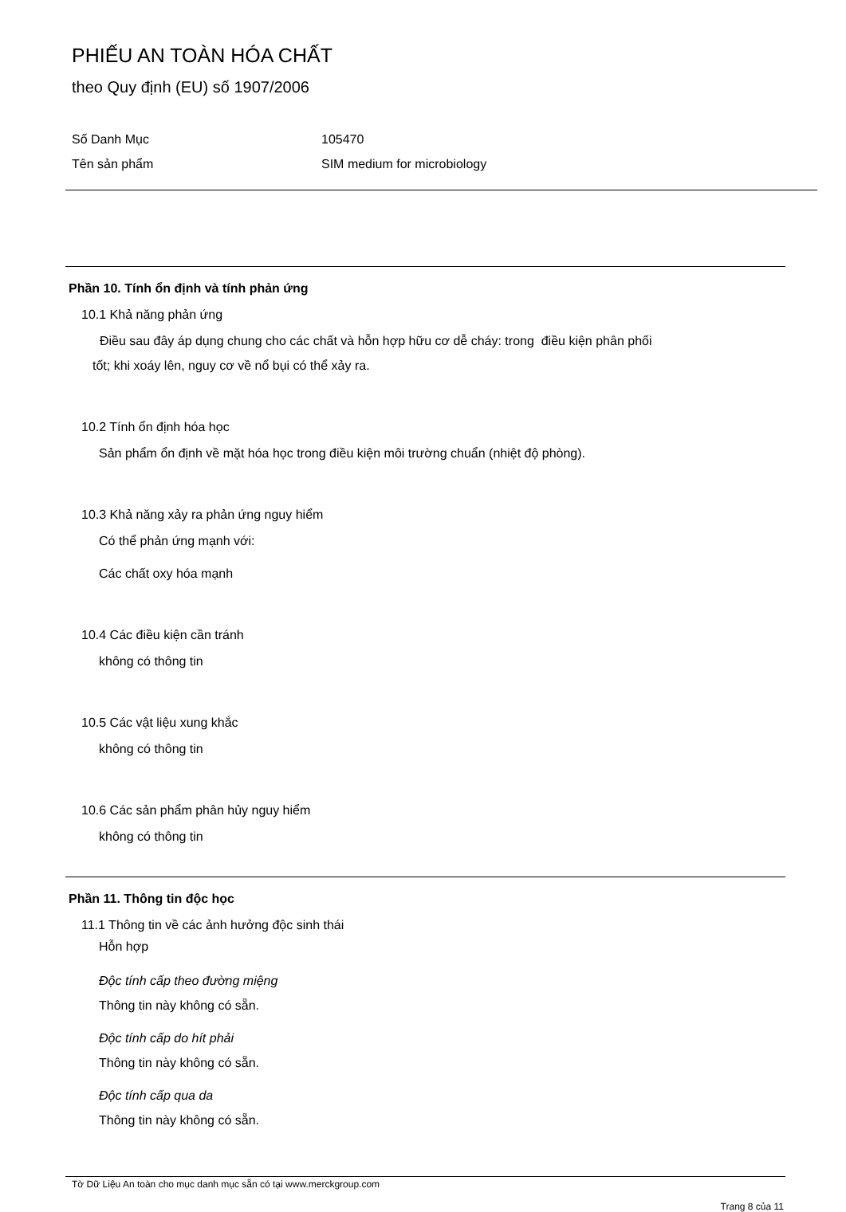PHIẾU AN TOÀN HÓA CHẤT
theo Quy định (EU) số 1907/2006
Số Danh Mục 105470
Tên sản phẩm SIM medium for microbiology
Phần 10. Tính ổn định và tính phản ứng
10.1 Khả năng phản ứng
Điều sau đây áp dụng chung cho các chất và hỗn hợp hữu cơ dễ cháy: trong điều kiện phân phối
tốt; khi xoáy lên, nguy cơ về nổ bụi có thể xảy ra.
10.2 Tính ổn định hóa học
Sản phẩm ổn định về mặt hóa học trong điều kiện môi trường chuẩn (nhiệt độ phòng).
10.3 Khả năng xảy ra phản ứng nguy hiểm
Có thể phản ứng mạnh với:
Các chất oxy hóa mạnh
10.4 Các điều kiện cần tránh
không có thông tin
10.5 Các vật liệu xung khắc
không có thông tin
10.6 Các sản phẩm phân hủy nguy hiểm
không có thông tin
Phần 11. Thông tin độc học
11.1 Thông tin về các ảnh hưởng độc sinh thái
Hỗn hợp
Độc tính cấp theo đường miệng
Thông tin này không có sẵn.
Độc tính cấp do hít phải
Thông tin này không có sẵn.
Độc tính cấp qua da
Thông tin này không có sẵn.
Tờ Dữ Liệu An toàn cho mục danh mục sẵn có tại www.merckgroup.com
Trang 8 của 11